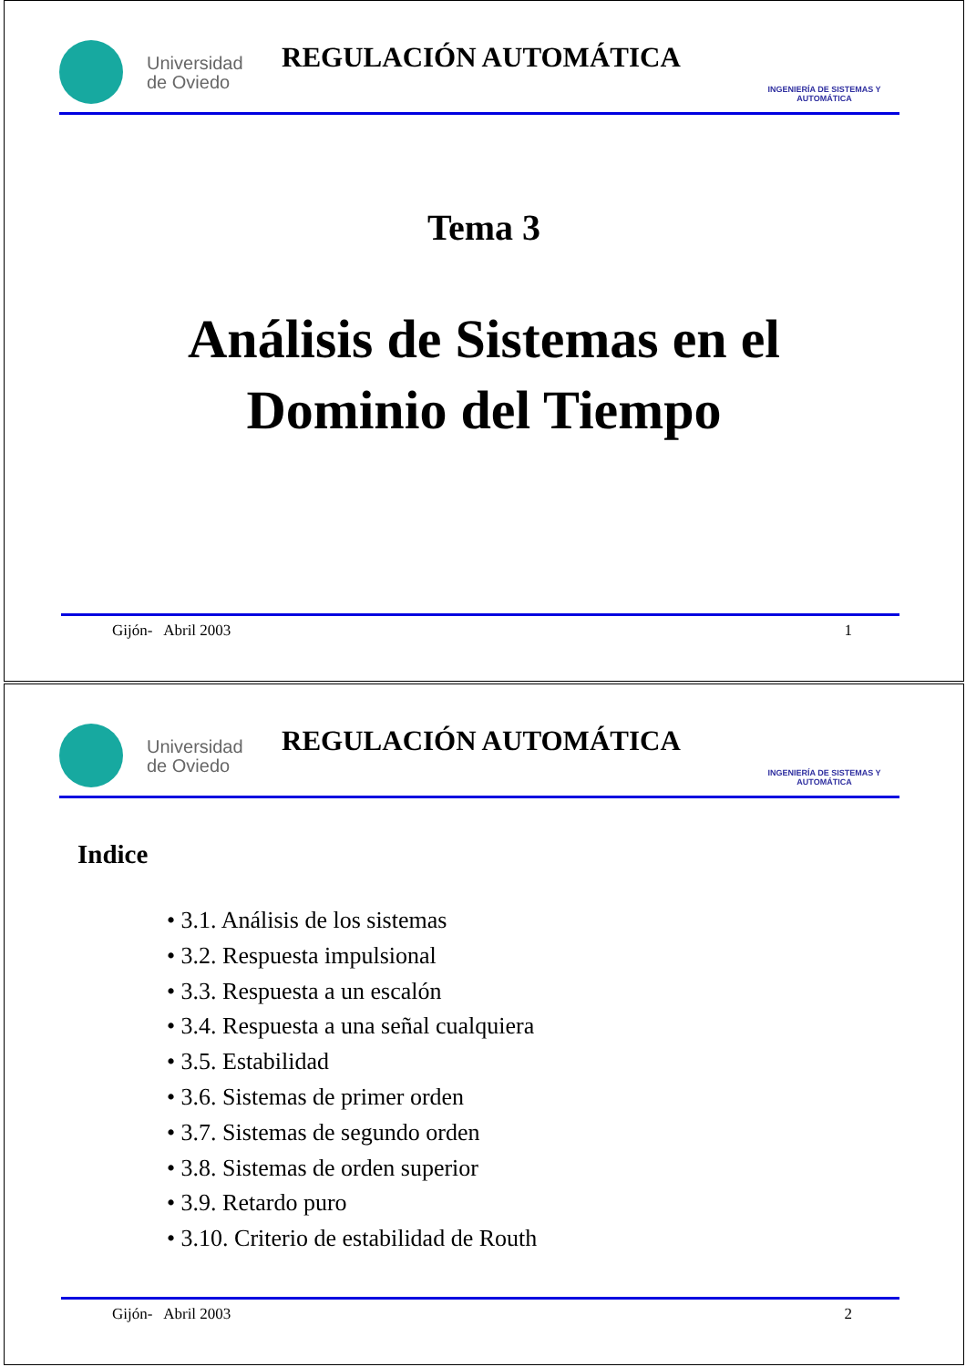Universidad de Oviedo
REGULACIÓN AUTOMÁTICA
INGENIERÍA DE SISTEMAS Y AUTOMÁTICA
Tema 3
Análisis de Sistemas en el
Dominio del Tiempo
Gijón- Abril 2003 1
Universidad de Oviedo
REGULACIÓN AUTOMÁTICA
INGENIERÍA DE SISTEMAS Y AUTOMÁTICA
Indice
• 3.1. Análisis de los sistemas
• 3.2. Respuesta impulsional
• 3.3. Respuesta a un escalón
• 3.4. Respuesta a una señal cualquiera
• 3.5. Estabilidad
• 3.6. Sistemas de primer orden
• 3.7. Sistemas de segundo orden
• 3.8. Sistemas de orden superior
• 3.9. Retardo puro
• 3.10. Criterio de estabilidad de Routh
Gijón- Abril 2003 2